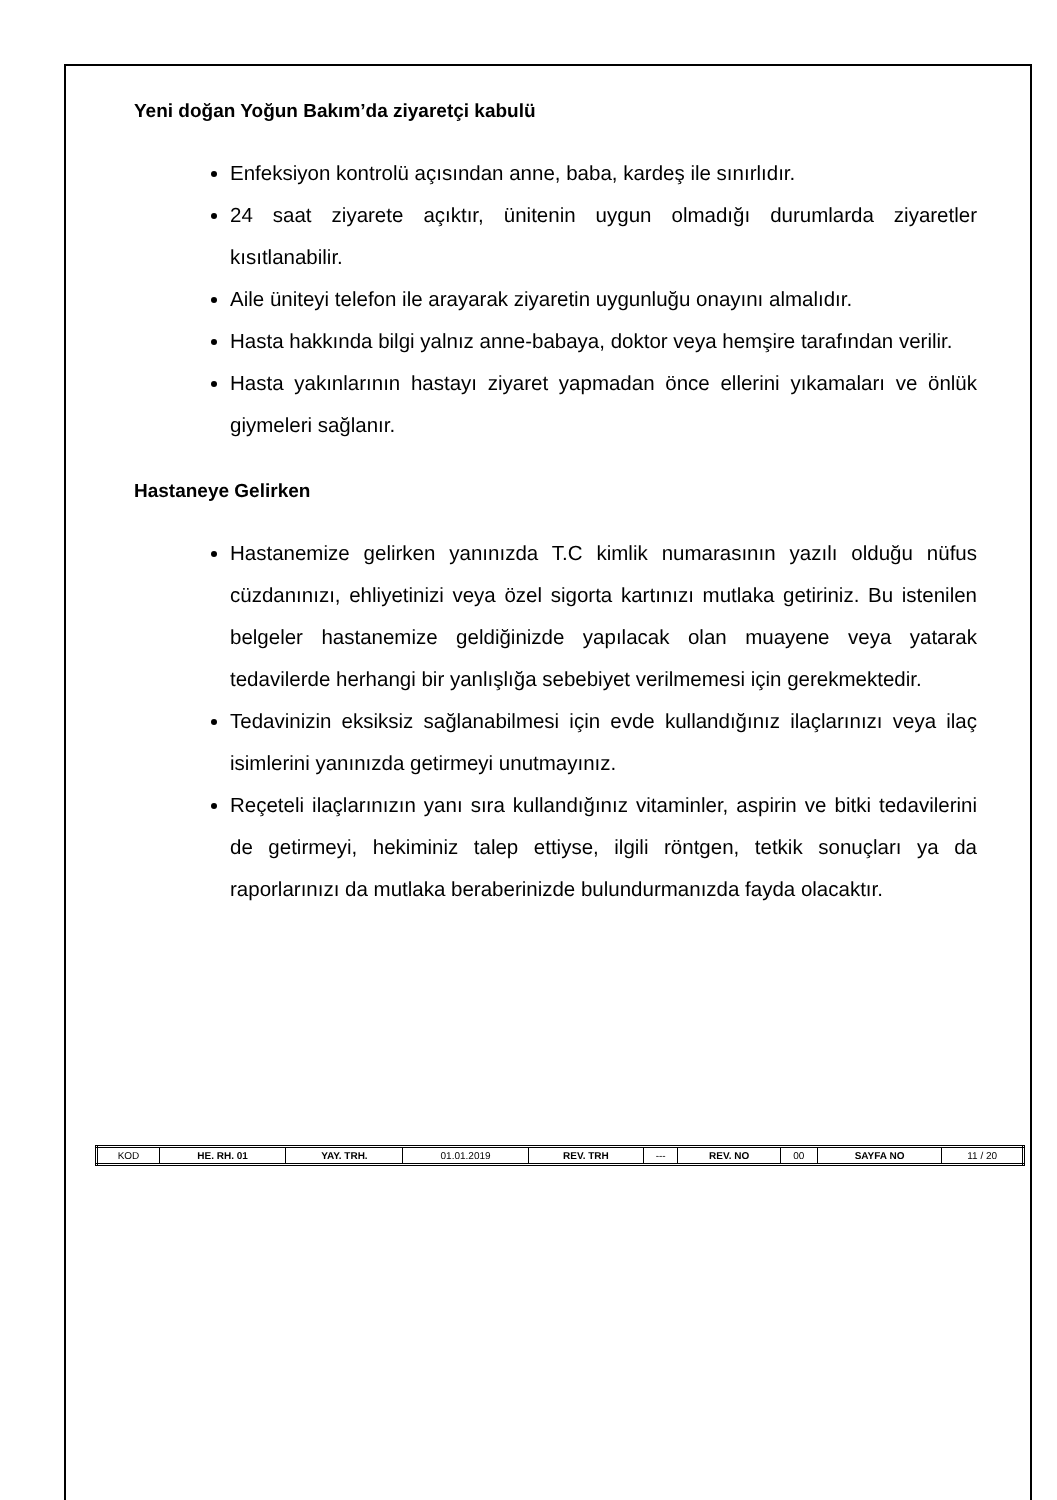Yeni doğan Yoğun Bakım’da ziyaretçi kabulü
Enfeksiyon kontrolü açısından anne, baba, kardeş ile sınırlıdır.
24 saat ziyarete açıktır, ünitenin uygun olmadığı durumlarda ziyaretler kısıtlanabilir.
Aile üniteyi telefon ile arayarak ziyaretin uygunluğu onayını almalıdır.
Hasta hakkında bilgi yalnız anne-babaya, doktor veya hemşire tarafından verilir.
Hasta yakınlarının hastayı ziyaret yapmadan önce ellerini yıkamaları ve önlük giymeleri sağlanır.
Hastaneye Gelirken
Hastanemize gelirken yanınızda T.C kimlik numarasının yazılı olduğu nüfus cüzdanınızı, ehliyetinizi veya özel sigorta kartınızı mutlaka getiriniz. Bu istenilen belgeler hastanemize geldiğinizde yapılacak olan muayene veya yatarak tedavilerde herhangi bir yanlışlığa sebebiyet verilmemesi için gerekmektedir.
Tedavinizin eksiksiz sağlanabilmesi için evde kullandığınız ilaçlarınızı veya ilaç isimlerini yanınızda getirmeyi unutmayınız.
Reçeteli ilaçlarınızın yanı sıra kullandığınız vitaminler, aspirin ve bitki tedavilerini de getirmeyi, hekiminiz talep ettiyse, ilgili röntgen, tetkik sonuçları ya da raporlarınızı da mutlaka beraberinizde bulundurmanızda fayda olacaktır.
| KOD | HE. RH. 01 | YAY. TRH. | 01.01.2019 | REV. TRH | --- | REV. NO | 00 | SAYFA NO | 11 / 20 |